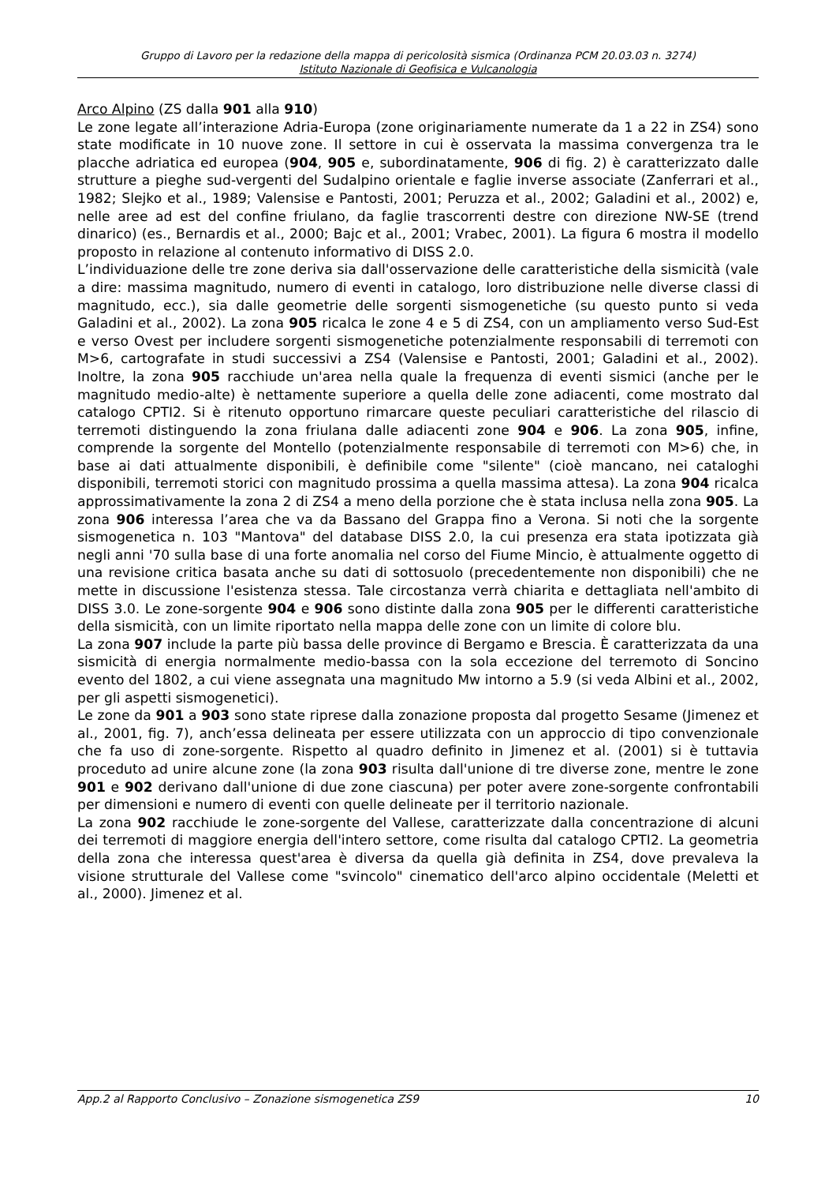Gruppo di Lavoro per la redazione della mappa di pericolosità sismica (Ordinanza PCM 20.03.03 n. 3274)
Istituto Nazionale di Geofisica e Vulcanologia
Arco Alpino (ZS dalla 901 alla 910)
Le zone legate all’interazione Adria-Europa (zone originariamente numerate da 1 a 22 in ZS4) sono state modificate in 10 nuove zone. Il settore in cui è osservata la massima convergenza tra le placche adriatica ed europea (904, 905 e, subordinatamente, 906 di fig. 2) è caratterizzato dalle strutture a pieghe sud-vergenti del Sudalpino orientale e faglie inverse associate (Zanferrari et al., 1982; Slejko et al., 1989; Valensise e Pantosti, 2001; Peruzza et al., 2002; Galadini et al., 2002) e, nelle aree ad est del confine friulano, da faglie trascorrenti destre con direzione NW-SE (trend dinarico) (es., Bernardis et al., 2000; Bajc et al., 2001; Vrabec, 2001). La figura 6 mostra il modello proposto in relazione al contenuto informativo di DISS 2.0.
L’individuazione delle tre zone deriva sia dall'osservazione delle caratteristiche della sismicità (vale a dire: massima magnitudo, numero di eventi in catalogo, loro distribuzione nelle diverse classi di magnitudo, ecc.), sia dalle geometrie delle sorgenti sismogenetiche (su questo punto si veda Galadini et al., 2002). La zona 905 ricalca le zone 4 e 5 di ZS4, con un ampliamento verso Sud-Est e verso Ovest per includere sorgenti sismogenetiche potenzialmente responsabili di terremoti con M>6, cartografate in studi successivi a ZS4 (Valensise e Pantosti, 2001; Galadini et al., 2002). Inoltre, la zona 905 racchiude un'area nella quale la frequenza di eventi sismici (anche per le magnitudo medio-alte) è nettamente superiore a quella delle zone adiacenti, come mostrato dal catalogo CPTI2. Si è ritenuto opportuno rimarcare queste peculiari caratteristiche del rilascio di terremoti distinguendo la zona friulana dalle adiacenti zone 904 e 906. La zona 905, infine, comprende la sorgente del Montello (potenzialmente responsabile di terremoti con M>6) che, in base ai dati attualmente disponibili, è definibile come "silente" (cioè mancano, nei cataloghi disponibili, terremoti storici con magnitudo prossima a quella massima attesa). La zona 904 ricalca approssimativamente la zona 2 di ZS4 a meno della porzione che è stata inclusa nella zona 905. La zona 906 interessa l’area che va da Bassano del Grappa fino a Verona. Si noti che la sorgente sismogenetica n. 103 "Mantova" del database DISS 2.0, la cui presenza era stata ipotizzata già negli anni '70 sulla base di una forte anomalia nel corso del Fiume Mincio, è attualmente oggetto di una revisione critica basata anche su dati di sottosuolo (precedentemente non disponibili) che ne mette in discussione l'esistenza stessa. Tale circostanza verrà chiarita e dettagliata nell'ambito di DISS 3.0. Le zone-sorgente 904 e 906 sono distinte dalla zona 905 per le differenti caratteristiche della sismicità, con un limite riportato nella mappa delle zone con un limite di colore blu.
La zona 907 include la parte più bassa delle province di Bergamo e Brescia. È caratterizzata da una sismicità di energia normalmente medio-bassa con la sola eccezione del terremoto di Soncino evento del 1802, a cui viene assegnata una magnitudo Mw intorno a 5.9 (si veda Albini et al., 2002, per gli aspetti sismogenetici).
Le zone da 901 a 903 sono state riprese dalla zonazione proposta dal progetto Sesame (Jimenez et al., 2001, fig. 7), anch’essa delineata per essere utilizzata con un approccio di tipo convenzionale che fa uso di zone-sorgente. Rispetto al quadro definito in Jimenez et al. (2001) si è tuttavia proceduto ad unire alcune zone (la zona 903 risulta dall'unione di tre diverse zone, mentre le zone 901 e 902 derivano dall'unione di due zone ciascuna) per poter avere zone-sorgente confrontabili per dimensioni e numero di eventi con quelle delineate per il territorio nazionale.
La zona 902 racchiude le zone-sorgente del Vallese, caratterizzate dalla concentrazione di alcuni dei terremoti di maggiore energia dell'intero settore, come risulta dal catalogo CPTI2. La geometria della zona che interessa quest'area è diversa da quella già definita in ZS4, dove prevaleva la visione strutturale del Vallese come "svincolo" cinematico dell'arco alpino occidentale (Meletti et al., 2000). Jimenez et al.
App.2 al Rapporto Conclusivo – Zonazione sismogenetica ZS9 10